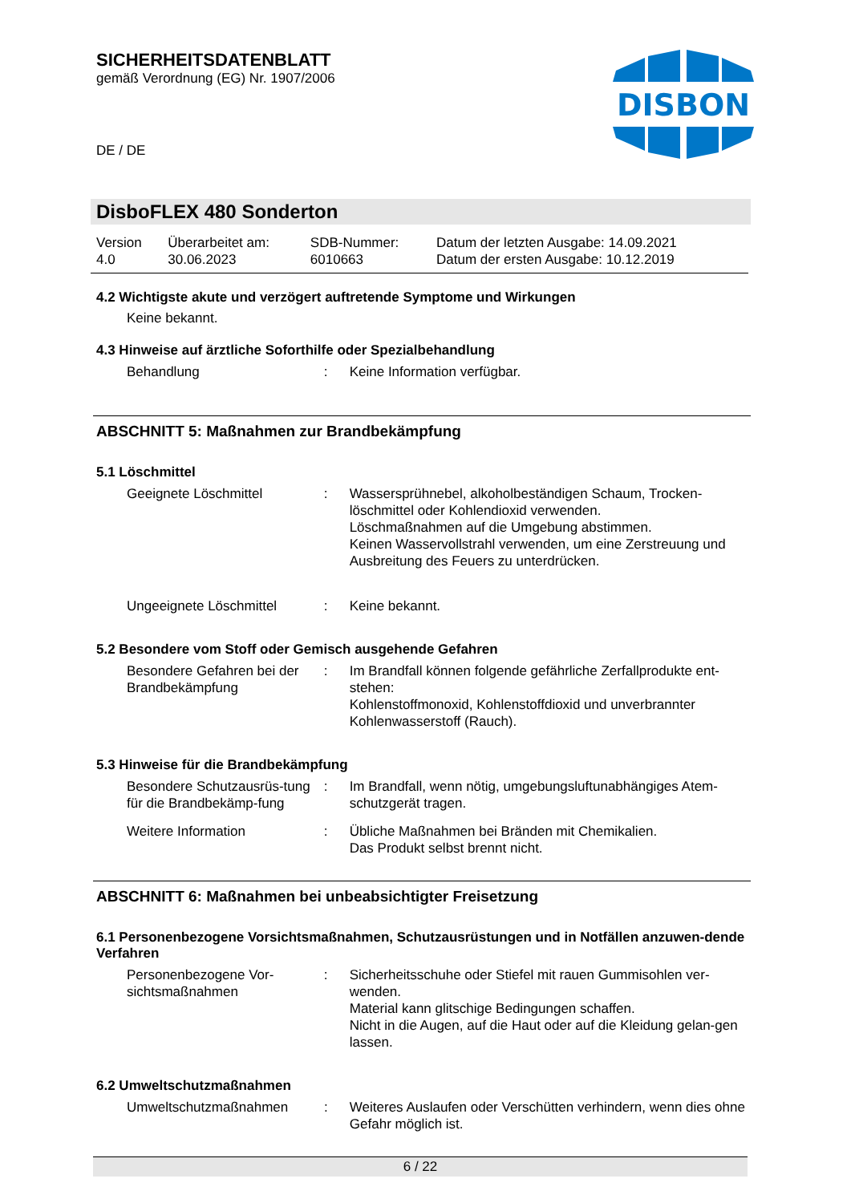SICHERHEITSDATENBLATT
gemäß Verordnung (EG) Nr. 1907/2006
DISBON
DE / DE
DisboFLEX 480 Sonderton
| Version 4.0 | Überarbeitet am: 30.06.2023 | SDB-Nummer: 6010663 | Datum der letzten Ausgabe: 14.09.2021 Datum der ersten Ausgabe: 10.12.2019 |
4.2 Wichtigste akute und verzögert auftretende Symptome und Wirkungen
Keine bekannt.
4.3 Hinweise auf ärztliche Soforthilfe oder Spezialbehandlung
| Behandlung | : | Keine Information verfügbar. |
ABSCHNITT 5: Maßnahmen zur Brandbekämpfung
5.1 Löschmittel
| Geeignete Löschmittel | : | Wassersprühnebel, alkoholbeständigen Schaum, Trocken-löschmittel oder Kohlendioxid verwenden. Löschmaßnahmen auf die Umgebung abstimmen. Keinen Wasservollstrahl verwenden, um eine Zerstreuung und Ausbreitung des Feuers zu unterdrücken. |
| Ungeeignete Löschmittel | : | Keine bekannt. |
5.2 Besondere vom Stoff oder Gemisch ausgehende Gefahren
| Besondere Gefahren bei der Brandbekämpfung | : | Im Brandfall können folgende gefährliche Zerfallprodukte ent-stehen: Kohlenstoffmonoxid, Kohlenstoffdioxid und unverbrannter Kohlenwasserstoff (Rauch). |
5.3 Hinweise für die Brandbekämpfung
| Besondere Schutzausrüs-tung für die Brandbekämp-fung | : | Im Brandfall, wenn nötig, umgebungsluftunabhängiges Atem-schutzgerät tragen. |
| Weitere Information | : | Übliche Maßnahmen bei Bränden mit Chemikalien. Das Produkt selbst brennt nicht. |
ABSCHNITT 6: Maßnahmen bei unbeabsichtigter Freisetzung
6.1 Personenbezogene Vorsichtsmaßnahmen, Schutzausrüstungen und in Notfällen anzuwen-dende Verfahren
| Personenbezogene Vor-sichtsmaßnahmen | : | Sicherheitsschuhe oder Stiefel mit rauen Gummisohlen ver-wenden. Material kann glitschige Bedingungen schaffen. Nicht in die Augen, auf die Haut oder auf die Kleidung gelan-gen lassen. |
6.2 Umweltschutzmaßnahmen
| Umweltschutzmaßnahmen | : | Weiteres Auslaufen oder Verschütten verhindern, wenn dies ohne Gefahr möglich ist. |
6 / 22